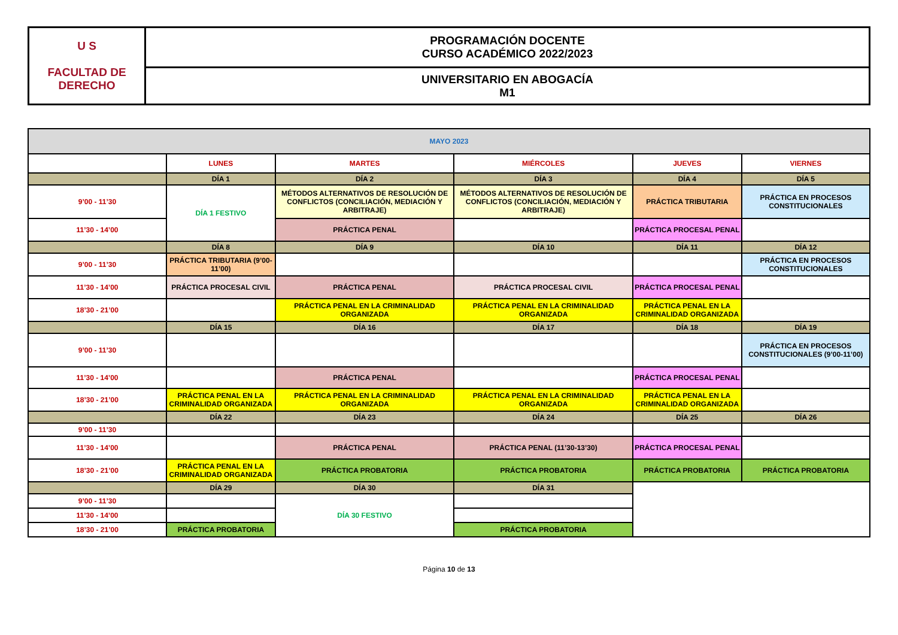| U S FACULTAD DE DERECHO | PROGRAMACIÓN DOCENTE CURSO ACADÉMICO 2022/2023 |
| | UNIVERSITARIO EN ABOGACÍA M1 |
| MAYO 2023 | | | | | |
| --- | --- | --- | --- | --- | --- |
| | LUNES | MARTES | MIÉRCOLES | JUEVES | VIERNES |
| | DÍA 1 | DÍA 2 | DÍA 3 | DÍA 4 | DÍA 5 |
| 9’00 - 11’30 | DÍA 1 FESTIVO | MÉTODOS ALTERNATIVOS DE RESOLUCIÓN DE CONFLICTOS (CONCILIACIÓN, MEDIACIÓN Y ARBITRAJE) | MÉTODOS ALTERNATIVOS DE RESOLUCIÓN DE CONFLICTOS (CONCILIACIÓN, MEDIACIÓN Y ARBITRAJE) | PRÁCTICA TRIBUTARIA | PRÁCTICA EN PROCESOS CONSTITUCIONALES |
| 11’30 - 14’00 | | PRÁCTICA PENAL | | PRÁCTICA PROCESAL PENAL | |
| | DÍA 8 | DÍA 9 | DÍA 10 | DÍA 11 | DÍA 12 |
| 9’00 - 11’30 | PRÁCTICA TRIBUTARIA (9’00-11’00) | | | | PRÁCTICA EN PROCESOS CONSTITUCIONALES |
| 11’30 - 14’00 | PRÁCTICA PROCESAL CIVIL | PRÁCTICA PENAL | PRÁCTICA PROCESAL CIVIL | PRÁCTICA PROCESAL PENAL | |
| 18’30 - 21’00 | | PRÁCTICA PENAL EN LA CRIMINALIDAD ORGANIZADA | PRÁCTICA PENAL EN LA CRIMINALIDAD ORGANIZADA | PRÁCTICA PENAL EN LA CRIMINALIDAD ORGANIZADA | |
| | DÍA 15 | DÍA 16 | DÍA 17 | DÍA 18 | DÍA 19 |
| 9’00 - 11’30 | | | | | PRÁCTICA EN PROCESOS CONSTITUCIONALES (9’00-11’00) |
| 11’30 - 14’00 | | PRÁCTICA PENAL | | PRÁCTICA PROCESAL PENAL | |
| 18’30 - 21’00 | PRÁCTICA PENAL EN LA CRIMINALIDAD ORGANIZADA | PRÁCTICA PENAL EN LA CRIMINALIDAD ORGANIZADA | PRÁCTICA PENAL EN LA CRIMINALIDAD ORGANIZADA | PRÁCTICA PENAL EN LA CRIMINALIDAD ORGANIZADA | |
| | DÍA 22 | DÍA 23 | DÍA 24 | DÍA 25 | DÍA 26 |
| 9’00 - 11’30 | | | | | |
| 11’30 - 14’00 | | PRÁCTICA PENAL | PRÁCTICA PENAL (11’30-13’30) | PRÁCTICA PROCESAL PENAL | |
| 18’30 - 21’00 | PRÁCTICA PENAL EN LA CRIMINALIDAD ORGANIZADA | PRÁCTICA PROBATORIA | PRÁCTICA PROBATORIA | PRÁCTICA PROBATORIA | PRÁCTICA PROBATORIA |
| | DÍA 29 | DÍA 30 | DÍA 31 | | |
| 9’00 - 11’30 | | DÍA 30 FESTIVO | | | |
| 11’30 - 14’00 | | | | | |
| 18’30 - 21’00 | PRÁCTICA PROBATORIA | | PRÁCTICA PROBATORIA | | |
Página 10 de 13